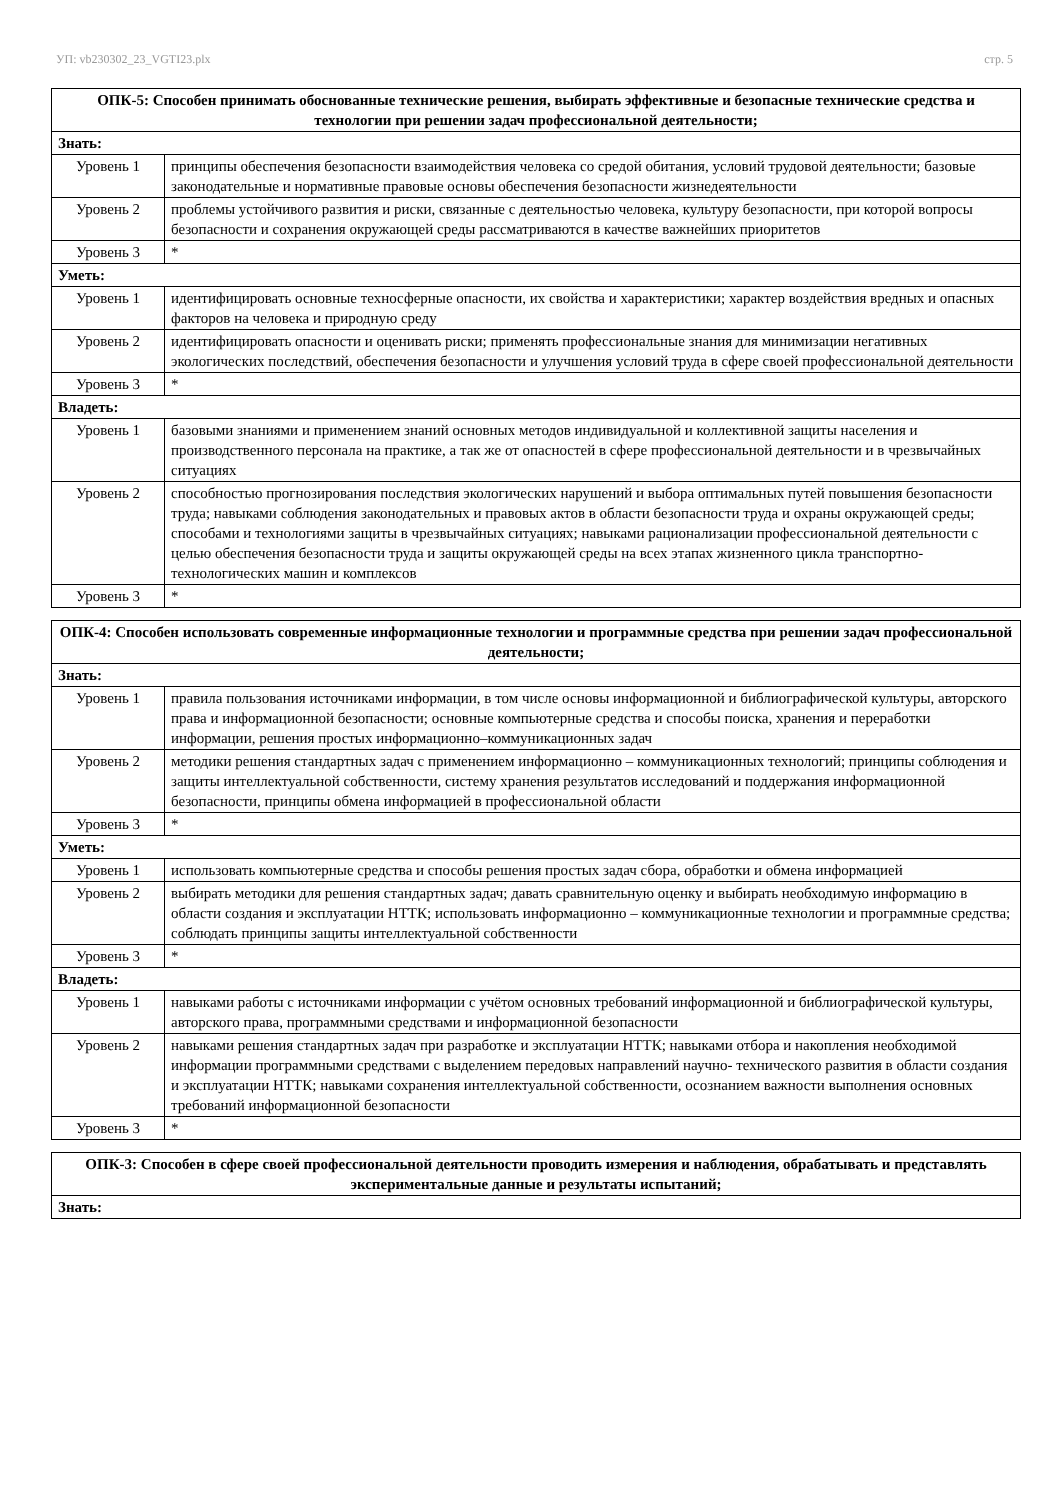УП: vb230302_23_VGTI23.plx стр. 5
| ОПК-5: Способен принимать обоснованные технические решения, выбирать эффективные и безопасные технические средства и технологии при решении задач профессиональной деятельности; | |
| Знать: | |
| Уровень 1 | принципы обеспечения безопасности взаимодействия человека со средой обитания, условий трудовой деятельности; базовые законодательные и нормативные правовые основы обеспечения безопасности жизнедеятельности |
| Уровень 2 | проблемы устойчивого развития и риски, связанные с деятельностью человека, культуру безопасности, при которой вопросы безопасности и сохранения окружающей среды рассматриваются в качестве важнейших приоритетов |
| Уровень 3 | * |
| Уметь: | |
| Уровень 1 | идентифицировать основные техносферные опасности, их свойства и характеристики; характер воздействия вредных и опасных факторов на человека и природную среду |
| Уровень 2 | идентифицировать опасности и оценивать риски; применять профессиональные знания для минимизации негативных экологических последствий, обеспечения безопасности и улучшения условий труда в сфере своей профессиональной деятельности |
| Уровень 3 | * |
| Владеть: | |
| Уровень 1 | базовыми знаниями и применением знаний основных методов индивидуальной и коллективной защиты населения и производственного персонала на практике, а так же от опасностей в сфере профессиональной деятельности и в чрезвычайных ситуациях |
| Уровень 2 | способностью прогнозирования последствия экологических нарушений и выбора оптимальных путей повышения безопасности труда; навыками соблюдения законодательных и правовых актов в области безопасности труда и охраны окружающей среды; способами и технологиями защиты в чрезвычайных ситуациях; навыками рационализации профессиональной деятельности с целью обеспечения безопасности труда и защиты окружающей среды на всех этапах жизненного цикла транспортно-технологических машин и комплексов |
| Уровень 3 | * |
| ОПК-4: Способен использовать современные информационные технологии и программные средства при решении задач профессиональной деятельности; | |
| Знать: | |
| Уровень 1 | правила пользования источниками информации, в том числе основы информационной и библиографической культуры, авторского права и информационной безопасности; основные компьютерные средства и способы поиска, хранения и переработки информации, решения простых информационно–коммуникационных задач |
| Уровень 2 | методики решения стандартных задач с применением информационно – коммуникационных технологий; принципы соблюдения и защиты интеллектуальной собственности, систему хранения результатов исследований и поддержания информационной безопасности, принципы обмена информацией в профессиональной области |
| Уровень 3 | * |
| Уметь: | |
| Уровень 1 | использовать компьютерные средства и способы решения простых задач сбора, обработки и обмена информацией |
| Уровень 2 | выбирать методики для решения стандартных задач; давать сравнительную оценку и выбирать необходимую информацию в области создания и эксплуатации НТТК; использовать информационно – коммуникационные технологии и программные средства; соблюдать принципы защиты интеллектуальной собственности |
| Уровень 3 | * |
| Владеть: | |
| Уровень 1 | навыками работы с источниками информации с учётом основных требований информационной и библиографической культуры, авторского права, программными средствами и информационной безопасности |
| Уровень 2 | навыками решения стандартных задач при разработке и эксплуатации НТТК; навыками отбора и накопления необходимой информации программными средствами с выделением передовых направлений научно- технического развития в области создания и эксплуатации НТТК; навыками сохранения интеллектуальной собственности, осознанием важности выполнения основных требований информационной безопасности |
| Уровень 3 | * |
| ОПК-3: Способен в сфере своей профессиональной деятельности проводить измерения и наблюдения, обрабатывать и представлять экспериментальные данные и результаты испытаний; |
| Знать: |